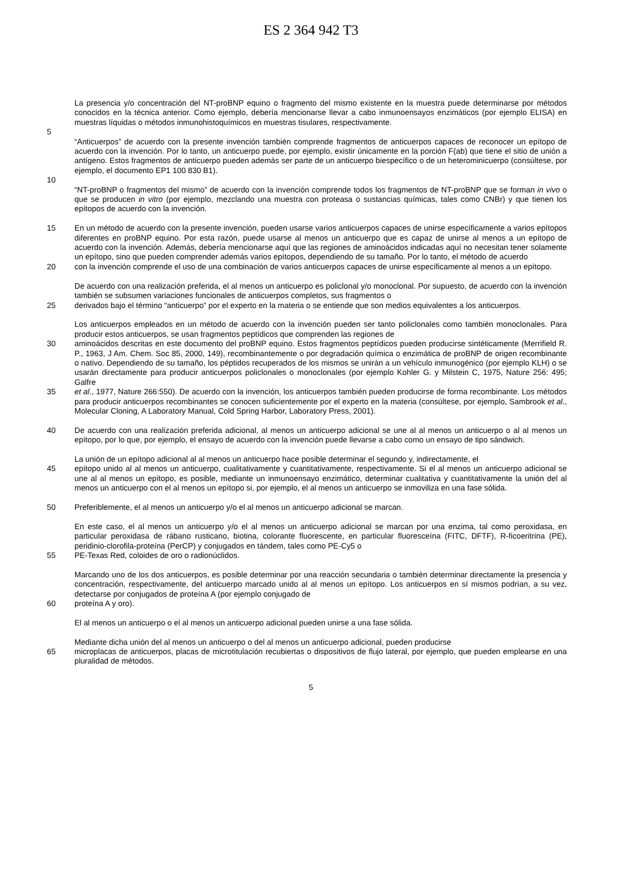ES 2 364 942 T3
La presencia y/o concentración del NT-proBNP equino o fragmento del mismo existente en la muestra puede determinarse por métodos conocidos en la técnica anterior. Como ejemplo, debería mencionarse llevar a cabo inmunoensayos enzimáticos (por ejemplo ELISA) en muestras líquidas o métodos inmunohistoquímicos en muestras tisulares, respectivamente.
5
“Anticuerpos” de acuerdo con la presente invención también comprende fragmentos de anticuerpos capaces de reconocer un epítopo de acuerdo con la invención. Por lo tanto, un anticuerpo puede, por ejemplo, existir únicamente en la porción F(ab) que tiene el sitio de unión a antígeno. Estos fragmentos de anticuerpo pueden además ser parte de un anticuerpo biespecífico o de un heterominicuerpo (consúltese, por ejemplo, el documento EP1 100 830 B1).
10
“NT-proBNP o fragmentos del mismo” de acuerdo con la invención comprende todos los fragmentos de NT-proBNP que se forman in vivo o que se producen in vitro (por ejemplo, mezclando una muestra con proteasa o sustancias químicas, tales como CNBr) y que tienen los epítopos de acuerdo con la invención.
15 En un método de acuerdo con la presente invención, pueden usarse varios anticuerpos capaces de unirse específicamente a varios epítopos diferentes en proBNP equino. Por esta razón, puede usarse al menos un anticuerpo que es capaz de unirse al menos a un epítopo de acuerdo con la invención. Además, debería mencionarse aquí que las regiones de aminoácidos indicadas aquí no necesitan tener solamente un epítopo, sino que pueden comprender además varios epítopos, dependiendo de su tamaño. Por lo tanto, el método de acuerdo
20 con la invención comprende el uso de una combinación de varios anticuerpos capaces de unirse específicamente al menos a un epítopo.
De acuerdo con una realización preferida, el al menos un anticuerpo es policlonal y/o monoclonal. Por supuesto, de acuerdo con la invención también se subsumen variaciones funcionales de anticuerpos completos, sus fragmentos o
25 derivados bajo el término “anticuerpo” por el experto en la materia o se entiende que son medios equivalentes a los anticuerpos.
Los anticuerpos empleados en un método de acuerdo con la invención pueden ser tanto policlonales como también monoclonales. Para producir estos anticuerpos, se usan fragmentos peptídicos que comprenden las regiones de
30 aminoácidos descritas en este documento del proBNP equino. Estos fragmentos peptídicos pueden producirse sintéticamente (Merrifield R. P., 1963, J Am. Chem. Soc 85, 2000, 149), recombinantemente o por degradación química o enzimática de proBNP de origen recombinante o nativo. Dependiendo de su tamaño, los péptidos recuperados de los mismos se unirán a un vehículo inmunogénico (por ejemplo KLH) o se usarán directamente para producir anticuerpos policlonales o monoclonales (por ejemplo Kohler G. y Milstein C, 1975, Nature 256: 495; Galfre
35 et al., 1977, Nature 266:550). De acuerdo con la invención, los anticuerpos también pueden producirse de forma recombinante. Los métodos para producir anticuerpos recombinantes se conocen suficientemente por el experto en la materia (consúltese, por ejemplo, Sambrook et al., Molecular Cloning, A Laboratory Manual, Cold Spring Harbor, Laboratory Press, 2001).
40 De acuerdo con una realización preferida adicional, al menos un anticuerpo adicional se une al al menos un anticuerpo o al al menos un epítopo, por lo que, por ejemplo, el ensayo de acuerdo con la invención puede llevarse a cabo como un ensayo de tipo sándwich.
La unión de un epítopo adicional al al menos un anticuerpo hace posible determinar el segundo y, indirectamente, el
45 epítopo unido al al menos un anticuerpo, cualitativamente y cuantitativamente, respectivamente. Si el al menos un anticuerpo adicional se une al al menos un epítopo, es posible, mediante un inmunoensayo enzimático, determinar cualitativa y cuantitativamente la unión del al menos un anticuerpo con el al menos un epítopo si, por ejemplo, el al menos un anticuerpo se inmoviliza en una fase sólida.
50 Preferiblemente, el al menos un anticuerpo y/o el al menos un anticuerpo adicional se marcan.
En este caso, el al menos un anticuerpo y/o el al menos un anticuerpo adicional se marcan por una enzima, tal como peroxidasa, en particular peroxidasa de rábano rusticano, biotina, colorante fluorescente, en particular fluoresceína (FITC, DFTF), R-ficoeritrina (PE), peridinio-clorofila-proteína (PerCP) y conjugados en tándem, tales como PE-Cy5 o
55 PE-Texas Red, coloides de oro o radionúclidos.
Marcando uno de los dos anticuerpos, es posible determinar por una reacción secundaria o también determinar directamente la presencia y concentración, respectivamente, del anticuerpo marcado unido al al menos un epítopo. Los anticuerpos en sí mismos podrían, a su vez, detectarse por conjugados de proteína A (por ejemplo conjugado de
60 proteína A y oro).
El al menos un anticuerpo o el al menos un anticuerpo adicional pueden unirse a una fase sólida.
Mediante dicha unión del al menos un anticuerpo o del al menos un anticuerpo adicional, pueden producirse
65 microplacas de anticuerpos, placas de microtitulación recubiertas o dispositivos de flujo lateral, por ejemplo, que pueden emplearse en una pluralidad de métodos.
5